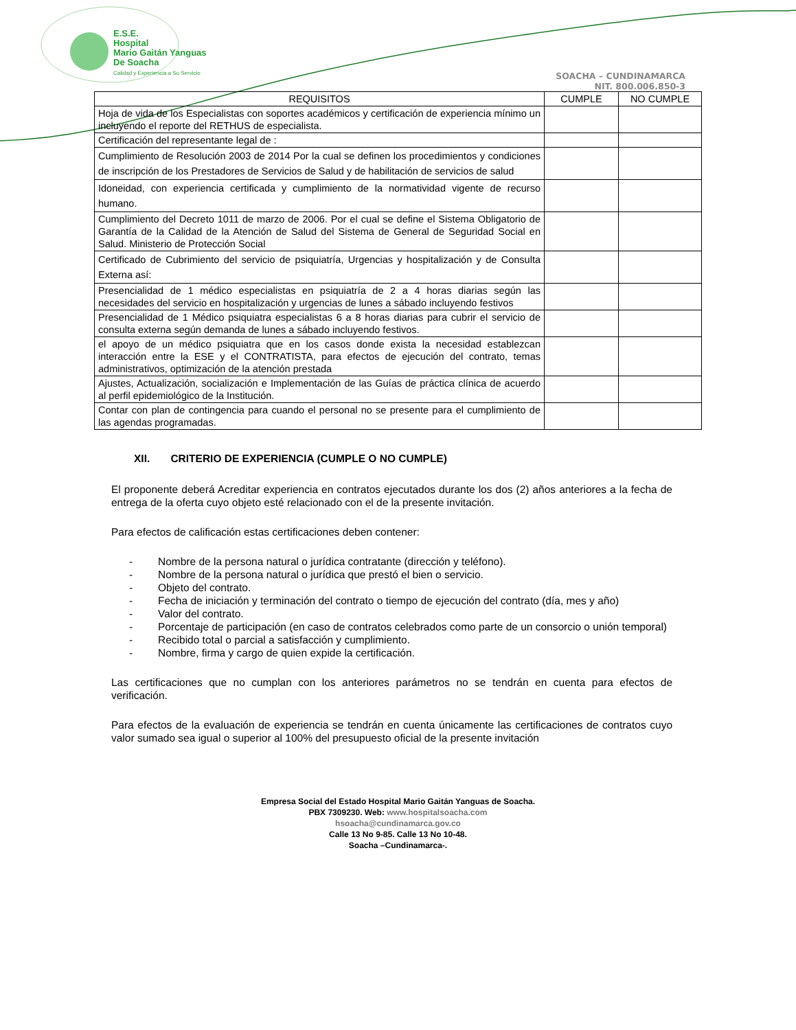E.S.E.
Hospital
Mario Gaitán Yanguas
De Soacha
Calidad y Experiencia a Su Servicio
SOACHA – CUNDINAMARCA
NIT. 800.006.850-3
| REQUISITOS | CUMPLE | NO CUMPLE |
| --- | --- | --- |
| Hoja de vida de los Especialistas con soportes académicos y certificación de experiencia mínimo un incluyendo el reporte del RETHUS de especialista. | | |
| Certificación del representante legal de : | | |
| Cumplimiento de Resolución 2003 de 2014 Por la cual se definen los procedimientos y condiciones de inscripción de los Prestadores de Servicios de Salud y de habilitación de servicios de salud | | |
| Idoneidad, con experiencia certificada y cumplimiento de la normatividad vigente de recurso humano. | | |
| Cumplimiento del Decreto 1011 de marzo de 2006. Por el cual se define el Sistema Obligatorio de Garantía de la Calidad de la Atención de Salud del Sistema de General de Seguridad Social en Salud. Ministerio de Protección Social | | |
| Certificado de Cubrimiento del servicio de psiquiatría, Urgencias y hospitalización y de Consulta Externa así: | | |
| Presencialidad de 1 médico especialistas en psiquiatría de 2 a 4 horas diarias según las necesidades del servicio en hospitalización y urgencias de lunes a sábado incluyendo festivos | | |
| Presencialidad de 1 Médico psiquiatra especialistas 6 a 8 horas diarias para cubrir el servicio de consulta externa según demanda de lunes a sábado incluyendo festivos. | | |
| el apoyo de un médico psiquiatra que en los casos donde exista la necesidad establezcan interacción entre la ESE y el CONTRATISTA, para efectos de ejecución del contrato, temas administrativos, optimización de la atención prestada | | |
| Ajustes, Actualización, socialización e Implementación de las Guías de práctica clínica de acuerdo al perfil epidemiológico de la Institución. | | |
| Contar con plan de contingencia para cuando el personal no se presente para el cumplimiento de las agendas programadas. | | |
XII. CRITERIO DE EXPERIENCIA (CUMPLE O NO CUMPLE)
El proponente deberá Acreditar experiencia en contratos ejecutados durante los dos (2) años anteriores a la fecha de entrega de la oferta cuyo objeto esté relacionado con el de la presente invitación.
Para efectos de calificación estas certificaciones deben contener:
- Nombre de la persona natural o jurídica contratante (dirección y teléfono).
- Nombre de la persona natural o jurídica que prestó el bien o servicio.
- Objeto del contrato.
- Fecha de iniciación y terminación del contrato o tiempo de ejecución del contrato (día, mes y año)
- Valor del contrato.
- Porcentaje de participación (en caso de contratos celebrados como parte de un consorcio o unión temporal)
- Recibido total o parcial a satisfacción y cumplimiento.
- Nombre, firma y cargo de quien expide la certificación.
Las certificaciones que no cumplan con los anteriores parámetros no se tendrán en cuenta para efectos de verificación.
Para efectos de la evaluación de experiencia se tendrán en cuenta únicamente las certificaciones de contratos cuyo valor sumado sea igual o superior al 100% del presupuesto oficial de la presente invitación
Empresa Social del Estado Hospital Mario Gaitán Yanguas de Soacha.
PBX 7309230. Web: www.hospitalsoacha.com
hsoacha@cundinamarca.gov.co
Calle 13 No 9-85. Calle 13 No 10-48.
Soacha –Cundinamarca-.